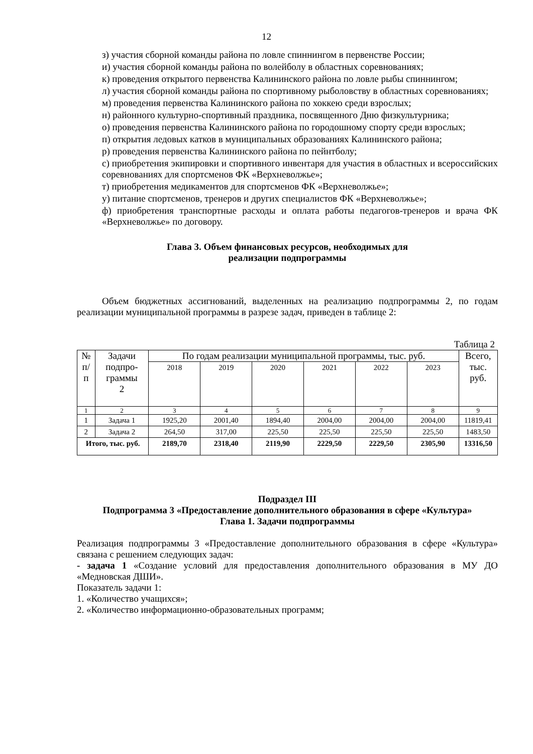12
з) участия сборной команды района по ловле спиннингом в первенстве России;
и) участия сборной команды района по волейболу в областных соревнованиях;
к) проведения открытого первенства Калининского района по ловле рыбы спиннингом;
л) участия сборной команды района по спортивному рыболовству в областных соревнованиях;
м) проведения первенства Калининского района по хоккею среди взрослых;
н) районного культурно-спортивный праздника, посвященного Дню физкультурника;
о) проведения первенства Калининского района по городошному спорту среди взрослых;
п) открытия ледовых катков в муниципальных образованиях Калининского района;
р) проведения первенства Калининского района по пейнтболу;
с) приобретения экипировки и спортивного инвентаря для участия в областных и всероссийских соревнованиях для спортсменов ФК «Верхневолжье»;
т) приобретения медикаментов для спортсменов ФК «Верхневолжье»;
у) питание спортсменов, тренеров и других специалистов ФК «Верхневолжье»;
ф) приобретения транспортные расходы и оплата работы педагогов-тренеров и врача ФК «Верхневолжье» по договору.
Глава 3. Объем финансовых ресурсов, необходимых для
реализации подпрограммы
Объем бюджетных ассигнований, выделенных на реализацию подпрограммы 2, по годам реализации муниципальной программы в разрезе задач, приведен в таблице 2:
Таблица 2
| № п/ п | Задачи подпро- граммы 2 | По годам реализации муниципальной программы, тыс. руб. | | | | | | Всего, тыс. руб. |
| --- | --- | --- | --- | --- | --- | --- | --- | --- |
| | | 2018 | 2019 | 2020 | 2021 | 2022 | 2023 | |
| 1 | 2 | 3 | 4 | 5 | 6 | 7 | 8 | 9 |
| 1 | Задача 1 | 1925,20 | 2001,40 | 1894,40 | 2004,00 | 2004,00 | 2004,00 | 11819,41 |
| 2 | Задача 2 | 264,50 | 317,00 | 225,50 | 225,50 | 225,50 | 225,50 | 1483,50 |
| Итого, тыс. руб. | | 2189,70 | 2318,40 | 2119,90 | 2229,50 | 2229,50 | 2305,90 | 13316,50 |
Подраздел III
Подпрограмма 3 «Предоставление дополнительного образования в сфере «Культура»
Глава 1. Задачи подпрограммы
Реализация подпрограммы 3 «Предоставление дополнительного образования в сфере «Культура» связана с решением следующих задач:
- задача 1 «Создание условий для предоставления дополнительного образования в МУ ДО «Медновская ДШИ».
Показатель задачи 1:
1. «Количество учащихся»;
2. «Количество информационно-образовательных программ;